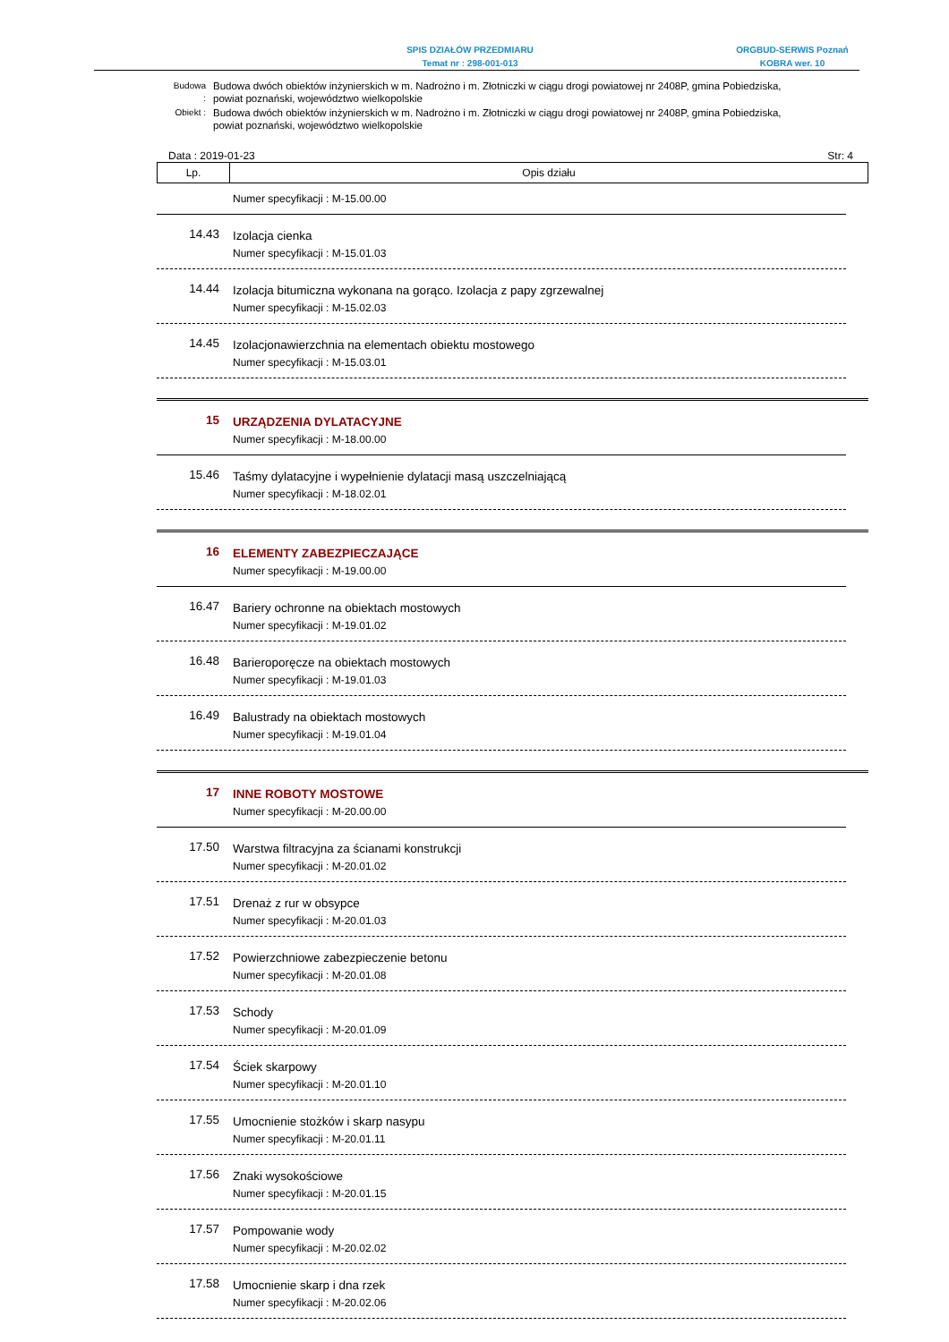SPIS DZIAŁÓW PRZEDMIARU
Temat nr : 298-001-013
ORGBUD-SERWIS Poznań
KOBRA wer. 10
| Budowa : | Budowa dwóch obiektów inżynierskich w m. Nadrożno i m. Złotniczki w ciągu drogi powiatowej nr 2408P, gmina Pobiedziska, powiat poznański, województwo wielkopolskie |
| Obiekt : | Budowa dwóch obiektów inżynierskich w m. Nadrożno i m. Złotniczki w ciągu drogi powiatowej nr 2408P, gmina Pobiedziska, powiat poznański, województwo wielkopolskie |
Data : 2019-01-23 Str: 4
| Lp. | Opis działu |
| --- | --- |
Numer specyfikacji : M-15.00.00
14.43
Izolacja cienka
Numer specyfikacji : M-15.01.03
14.44
Izolacja bitumiczna wykonana na gorąco. Izolacja z papy zgrzewalnej
Numer specyfikacji : M-15.02.03
14.45
Izolacjonawierzchnia na elementach obiektu mostowego
Numer specyfikacji : M-15.03.01
15
URZĄDZENIA DYLATACYJNE
Numer specyfikacji : M-18.00.00
15.46
Taśmy dylatacyjne i wypełnienie dylatacji masą uszczelniającą
Numer specyfikacji : M-18.02.01
16
ELEMENTY ZABEZPIECZAJĄCE
Numer specyfikacji : M-19.00.00
16.47
Bariery ochronne na obiektach mostowych
Numer specyfikacji : M-19.01.02
16.48
Barieroporęcze na obiektach mostowych
Numer specyfikacji : M-19.01.03
16.49
Balustrady na obiektach mostowych
Numer specyfikacji : M-19.01.04
17
INNE ROBOTY MOSTOWE
Numer specyfikacji : M-20.00.00
17.50
Warstwa filtracyjna za ścianami konstrukcji
Numer specyfikacji : M-20.01.02
17.51
Drenaż z rur w obsypce
Numer specyfikacji : M-20.01.03
17.52
Powierzchniowe zabezpieczenie betonu
Numer specyfikacji : M-20.01.08
17.53
Schody
Numer specyfikacji : M-20.01.09
17.54
Ściek skarpowy
Numer specyfikacji : M-20.01.10
17.55
Umocnienie stożków i skarp nasypu
Numer specyfikacji : M-20.01.11
17.56
Znaki wysokościowe
Numer specyfikacji : M-20.01.15
17.57
Pompowanie wody
Numer specyfikacji : M-20.02.02
17.58
Umocnienie skarp i dna rzek
Numer specyfikacji : M-20.02.06